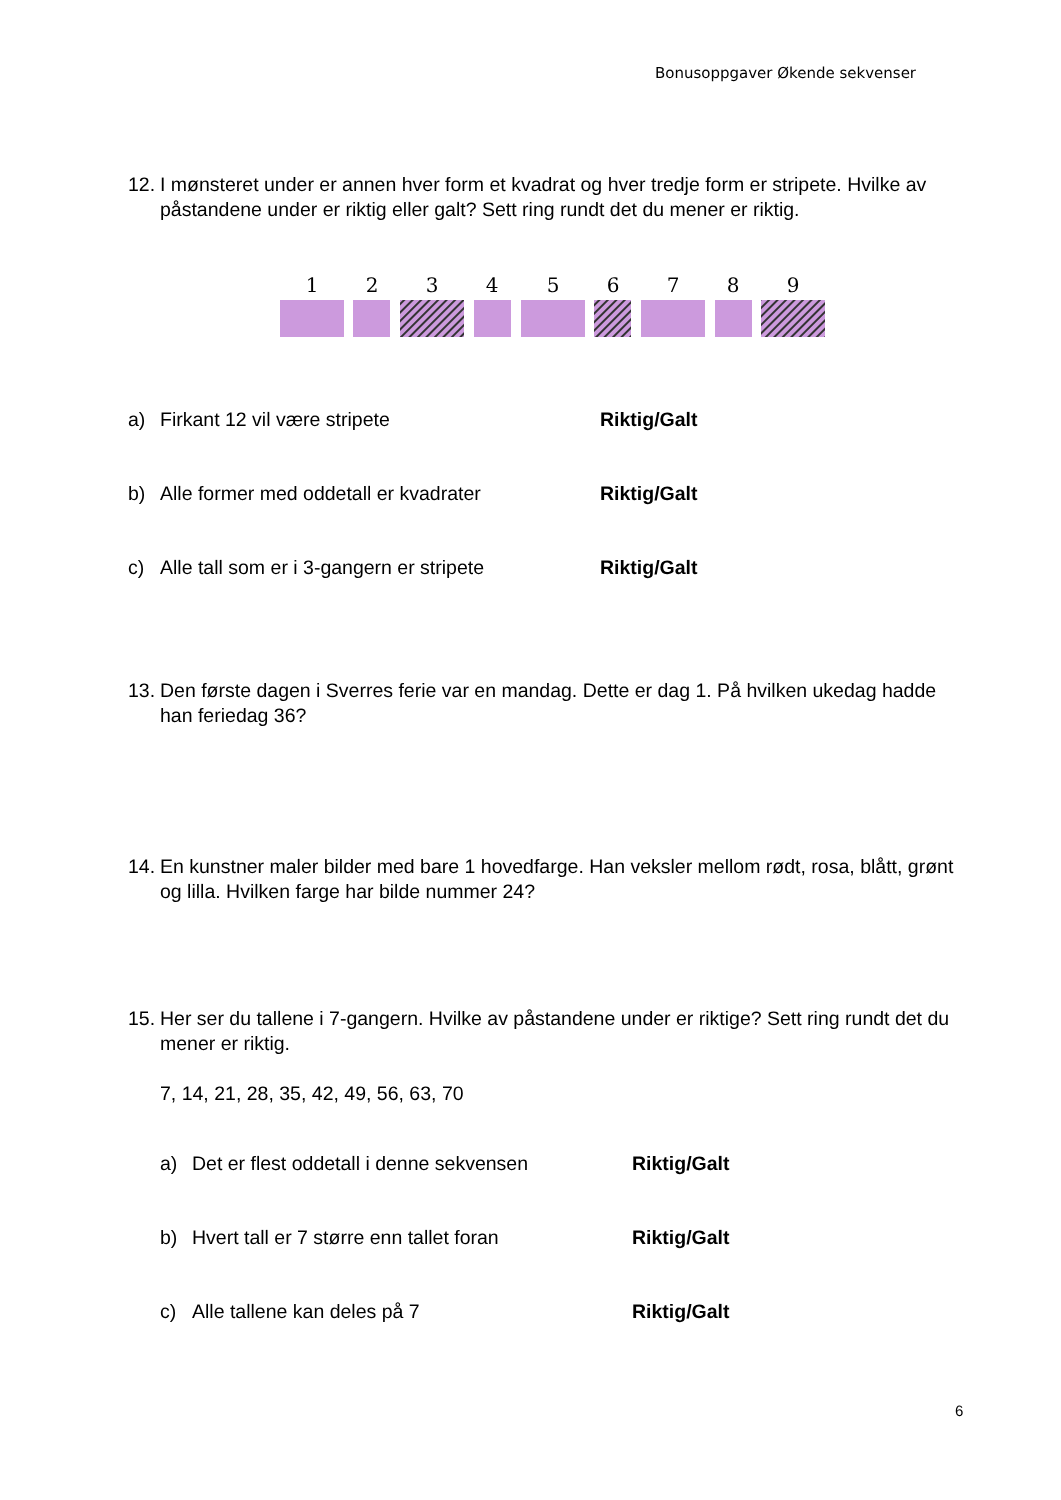Bonusoppgaver Økende sekvenser
12. I mønsteret under er annen hver form et kvadrat og hver tredje form er stripete. Hvilke av påstandene under er riktig eller galt? Sett ring rundt det du mener er riktig.
1
2
3
4
5
6
7
8
9
a) Firkant 12 vil være stripete Riktig/Galt
b) Alle former med oddetall er kvadrater Riktig/Galt
c) Alle tall som er i 3-gangern er stripete Riktig/Galt
13. Den første dagen i Sverres ferie var en mandag. Dette er dag 1. På hvilken ukedag hadde han feriedag 36?
14. En kunstner maler bilder med bare 1 hovedfarge. Han veksler mellom rødt, rosa, blått, grønt og lilla. Hvilken farge har bilde nummer 24?
15. Her ser du tallene i 7-gangern. Hvilke av påstandene under er riktige? Sett ring rundt det du mener er riktig.
7, 14, 21, 28, 35, 42, 49, 56, 63, 70
a) Det er flest oddetall i denne sekvensen Riktig/Galt
b) Hvert tall er 7 større enn tallet foran Riktig/Galt
c) Alle tallene kan deles på 7 Riktig/Galt
6